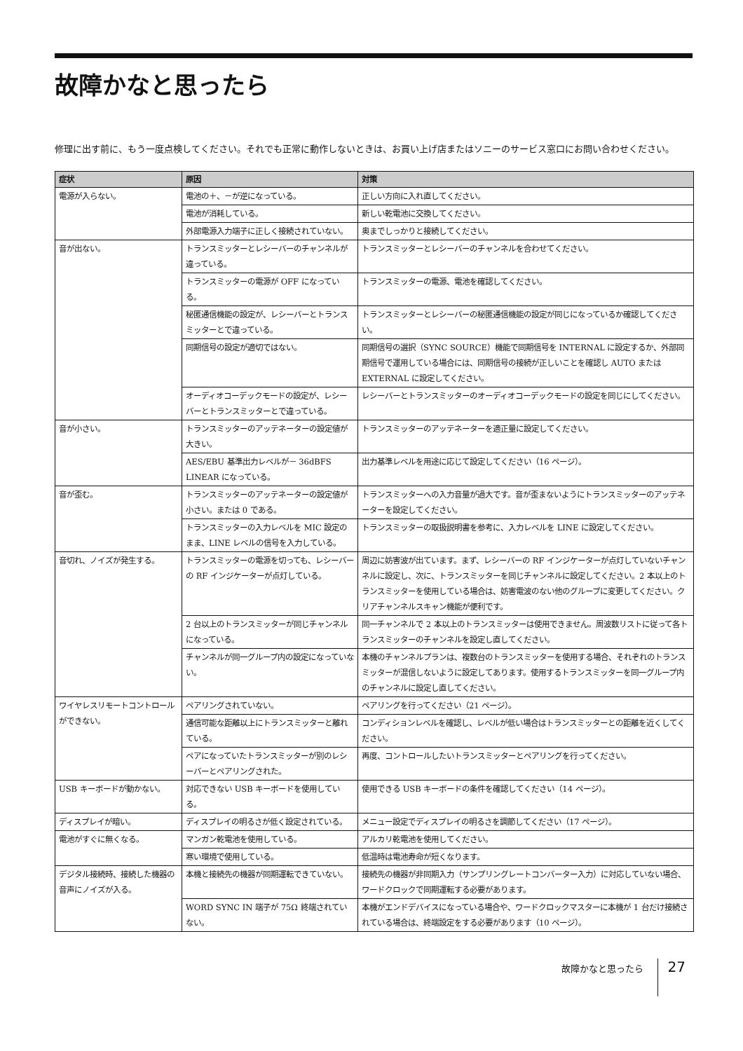故障かなと思ったら
修理に出す前に、もう一度点検してください。それでも正常に動作しないときは、お買い上げ店またはソニーのサービス窓口にお問い合わせください。
| 症状 | 原因 | 対策 |
| --- | --- | --- |
| 電源が入らない。 | 電池の＋、－が逆になっている。 | 正しい方向に入れ直してください。 |
| | 電池が消耗している。 | 新しい乾電池に交換してください。 |
| | 外部電源入力端子に正しく接続されていない。 | 奥までしっかりと接続してください。 |
| 音が出ない。 | トランスミッターとレシーバーのチャンネルが違っている。 | トランスミッターとレシーバーのチャンネルを合わせてください。 |
| | トランスミッターの電源が OFF になっている。 | トランスミッターの電源、電池を確認してください。 |
| | 秘匿通信機能の設定が、レシーバーとトランスミッターとで違っている。 | トランスミッターとレシーバーの秘匿通信機能の設定が同じになっているか確認してください。 |
| | 同期信号の設定が適切ではない。 | 同期信号の選択（SYNC SOURCE）機能で同期信号を INTERNAL に設定するか、外部同期信号で運用している場合には、同期信号の接続が正しいことを確認し AUTO または EXTERNAL に設定してください。 |
| | オーディオコーデックモードの設定が、レシーバーとトランスミッターとで違っている。 | レシーバーとトランスミッターのオーディオコーデックモードの設定を同じにしてください。 |
| 音が小さい。 | トランスミッターのアッテネーターの設定値が大きい。 | トランスミッターのアッテネーターを適正量に設定してください。 |
| | AES/EBU 基準出力レベルが－ 36dBFS LINEAR になっている。 | 出力基準レベルを用途に応じて設定してください（16 ページ）。 |
| 音が歪む。 | トランスミッターのアッテネーターの設定値が小さい。または 0 である。 | トランスミッターへの入力音量が過大です。音が歪まないようにトランスミッターのアッテネーターを設定してください。 |
| | トランスミッターの入力レベルを MIC 設定のまま、LINE レベルの信号を入力している。 | トランスミッターの取扱説明書を参考に、入力レベルを LINE に設定してください。 |
| 音切れ、ノイズが発生する。 | トランスミッターの電源を切っても、レシーバーの RF インジケーターが点灯している。 | 周辺に妨害波が出ています。まず、レシーバーの RF インジケーターが点灯していないチャンネルに設定し、次に、トランスミッターを同じチャンネルに設定してください。2 本以上のトランスミッターを使用している場合は、妨害電波のない他のグループに変更してください。クリアチャンネルスキャン機能が便利です。 |
| | 2 台以上のトランスミッターが同じチャンネルになっている。 | 同一チャンネルで 2 本以上のトランスミッターは使用できません。周波数リストに従って各トランスミッターのチャンネルを設定し直してください。 |
| | チャンネルが同一グループ内の設定になっていない。 | 本機のチャンネルプランは、複数台のトランスミッターを使用する場合、それぞれのトランスミッターが混信しないように設定してあります。使用するトランスミッターを同一グループ内のチャンネルに設定し直してください。 |
| ワイヤレスリモートコントロールができない。 | ペアリングされていない。 | ペアリングを行ってください（21 ページ）。 |
| | 通信可能な距離以上にトランスミッターと離れている。 | コンディションレベルを確認し、レベルが低い場合はトランスミッターとの距離を近くしてください。 |
| | ペアになっていたトランスミッターが別のレシーバーとペアリングされた。 | 再度、コントロールしたいトランスミッターとペアリングを行ってください。 |
| USB キーボードが動かない。 | 対応できない USB キーボードを使用している。 | 使用できる USB キーボードの条件を確認してください（14 ページ）。 |
| ディスプレイが暗い。 | ディスプレイの明るさが低く設定されている。 | メニュー設定でディスプレイの明るさを調節してください（17 ページ）。 |
| 電池がすぐに無くなる。 | マンガン乾電池を使用している。 | アルカリ乾電池を使用してください。 |
| | 寒い環境で使用している。 | 低温時は電池寿命が短くなります。 |
| デジタル接続時、接続した機器の音声にノイズが入る。 | 本機と接続先の機器が同期運転できていない。 | 接続先の機器が非同期入力（サンプリングレートコンバーター入力）に対応していない場合、ワードクロックで同期運転する必要があります。 |
| | WORD SYNC IN 端子が 75Ω 終端されていない。 | 本機がエンドデバイスになっている場合や、ワードクロックマスターに本機が 1 台だけ接続されている場合は、終端設定をする必要があります（10 ページ）。 |
故障かなと思ったら 27